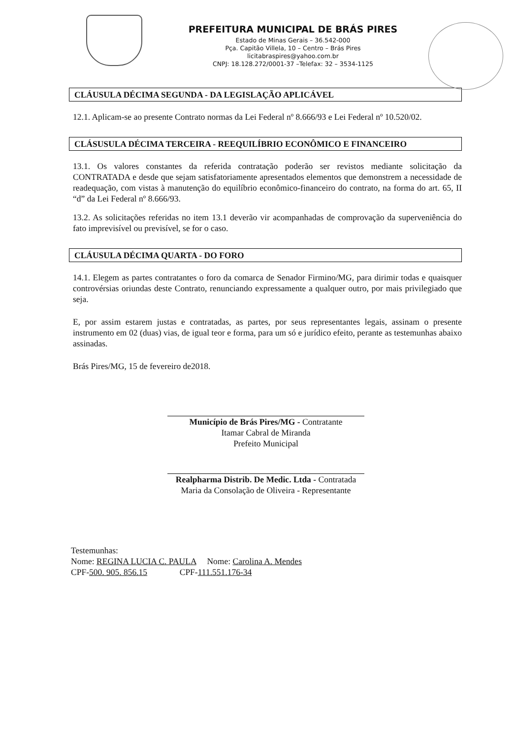PREFEITURA MUNICIPAL DE BRÁS PIRES
Estado de Minas Gerais – 36.542-000
Pça. Capitão Villela, 10 – Centro – Brás Pires
licitabraspires@yahoo.com.br
CNPJ: 18.128.272/0001-37 –Telefax: 32 – 3534-1125
CLÁUSULA DÉCIMA SEGUNDA - DA LEGISLAÇÃO APLICÁVEL
12.1. Aplicam-se ao presente Contrato normas da Lei Federal nº 8.666/93 e Lei Federal nº 10.520/02.
CLÁSUSULA DÉCIMA TERCEIRA - REEQUILÍBRIO ECONÔMICO E FINANCEIRO
13.1. Os valores constantes da referida contratação poderão ser revistos mediante solicitação da CONTRATADA e desde que sejam satisfatoriamente apresentados elementos que demonstrem a necessidade de readequação, com vistas à manutenção do equilíbrio econômico-financeiro do contrato, na forma do art. 65, II “d” da Lei Federal nº 8.666/93.
13.2. As solicitações referidas no item 13.1 deverão vir acompanhadas de comprovação da superveniência do fato imprevisível ou previsível, se for o caso.
CLÁUSULA DÉCIMA QUARTA - DO FORO
14.1. Elegem as partes contratantes o foro da comarca de Senador Firmino/MG, para dirimir todas e quaisquer controvérsias oriundas deste Contrato, renunciando expressamente a qualquer outro, por mais privilegiado que seja.
E, por assim estarem justas e contratadas, as partes, por seus representantes legais, assinam o presente instrumento em 02 (duas) vias, de igual teor e forma, para um só e jurídico efeito, perante as testemunhas abaixo assinadas.
Brás Pires/MG, 15 de fevereiro de2018.
Município de Brás Pires/MG - Contratante
Itamar Cabral de Miranda
Prefeito Municipal
Realpharma Distrib. De Medic. Ltda - Contratada
Maria da Consolação de Oliveira - Representante
Testemunhas:
Nome: REGINA LUCIA C. PAULA Nome: Carolina A. Mendes
CPF-500. 905. 856.15 CPF-111.551.176-34